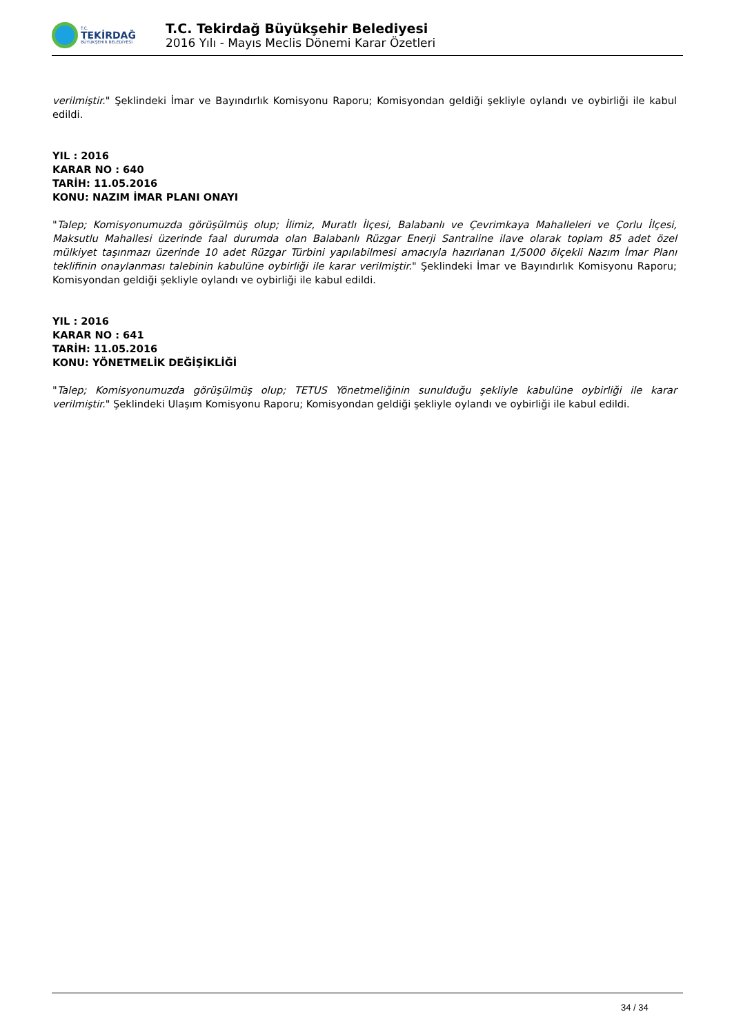T.C.
TEKİRDAĞ
BÜYÜKŞEHİR BELEDİYESİ
T.C. Tekirdağ Büyükşehir Belediyesi
2016 Yılı - Mayıs Meclis Dönemi Karar Özetleri
verilmiştir." Şeklindeki İmar ve Bayındırlık Komisyonu Raporu; Komisyondan geldiği şekliyle oylandı ve oybirliği ile kabul edildi.
YIL : 2016
KARAR NO : 640
TARİH: 11.05.2016
KONU: NAZIM İMAR PLANI ONAYI
"Talep; Komisyonumuzda görüşülmüş olup; İlimiz, Muratlı İlçesi, Balabanlı ve Çevrimkaya Mahalleleri ve Çorlu İlçesi, Maksutlu Mahallesi üzerinde faal durumda olan Balabanlı Rüzgar Enerji Santraline ilave olarak toplam 85 adet özel mülkiyet taşınmazı üzerinde 10 adet Rüzgar Türbini yapılabilmesi amacıyla hazırlanan 1/5000 ölçekli Nazım İmar Planı teklifinin onaylanması talebinin kabulüne oybirliği ile karar verilmiştir." Şeklindeki İmar ve Bayındırlık Komisyonu Raporu; Komisyondan geldiği şekliyle oylandı ve oybirliği ile kabul edildi.
YIL : 2016
KARAR NO : 641
TARİH: 11.05.2016
KONU: YÖNETMELİK DEĞİŞİKLİĞİ
"Talep; Komisyonumuzda görüşülmüş olup; TETUS Yönetmeliğinin sunulduğu şekliyle kabulüne oybirliği ile karar verilmiştir." Şeklindeki Ulaşım Komisyonu Raporu; Komisyondan geldiği şekliyle oylandı ve oybirliği ile kabul edildi.
34 / 34